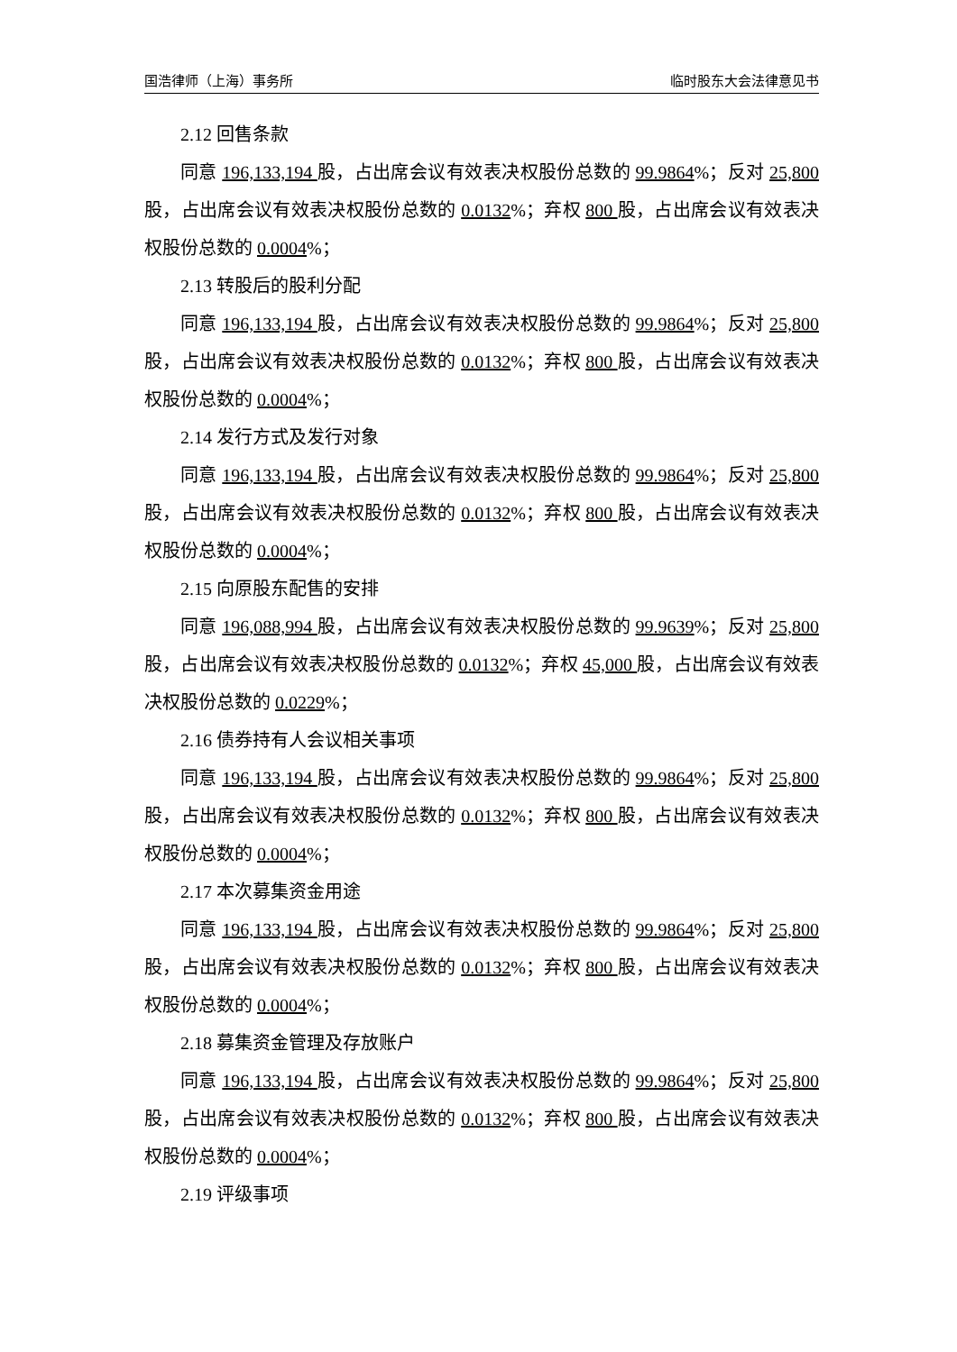国浩律师（上海）事务所 临时股东大会法律意见书
2.12 回售条款
同意 196,133,194 股，占出席会议有效表决权股份总数的 99.9864%；反对 25,800 股，占出席会议有效表决权股份总数的 0.0132%；弃权 800 股，占出席会议有效表决权股份总数的 0.0004%；
2.13 转股后的股利分配
同意 196,133,194 股，占出席会议有效表决权股份总数的 99.9864%；反对 25,800 股，占出席会议有效表决权股份总数的 0.0132%；弃权 800 股，占出席会议有效表决权股份总数的 0.0004%；
2.14 发行方式及发行对象
同意 196,133,194 股，占出席会议有效表决权股份总数的 99.9864%；反对 25,800 股，占出席会议有效表决权股份总数的 0.0132%；弃权 800 股，占出席会议有效表决权股份总数的 0.0004%；
2.15 向原股东配售的安排
同意 196,088,994 股，占出席会议有效表决权股份总数的 99.9639%；反对 25,800 股，占出席会议有效表决权股份总数的 0.0132%；弃权 45,000 股，占出席会议有效表决权股份总数的 0.0229%；
2.16 债券持有人会议相关事项
同意 196,133,194 股，占出席会议有效表决权股份总数的 99.9864%；反对 25,800 股，占出席会议有效表决权股份总数的 0.0132%；弃权 800 股，占出席会议有效表决权股份总数的 0.0004%；
2.17 本次募集资金用途
同意 196,133,194 股，占出席会议有效表决权股份总数的 99.9864%；反对 25,800 股，占出席会议有效表决权股份总数的 0.0132%；弃权 800 股，占出席会议有效表决权股份总数的 0.0004%；
2.18 募集资金管理及存放账户
同意 196,133,194 股，占出席会议有效表决权股份总数的 99.9864%；反对 25,800 股，占出席会议有效表决权股份总数的 0.0132%；弃权 800 股，占出席会议有效表决权股份总数的 0.0004%；
2.19 评级事项